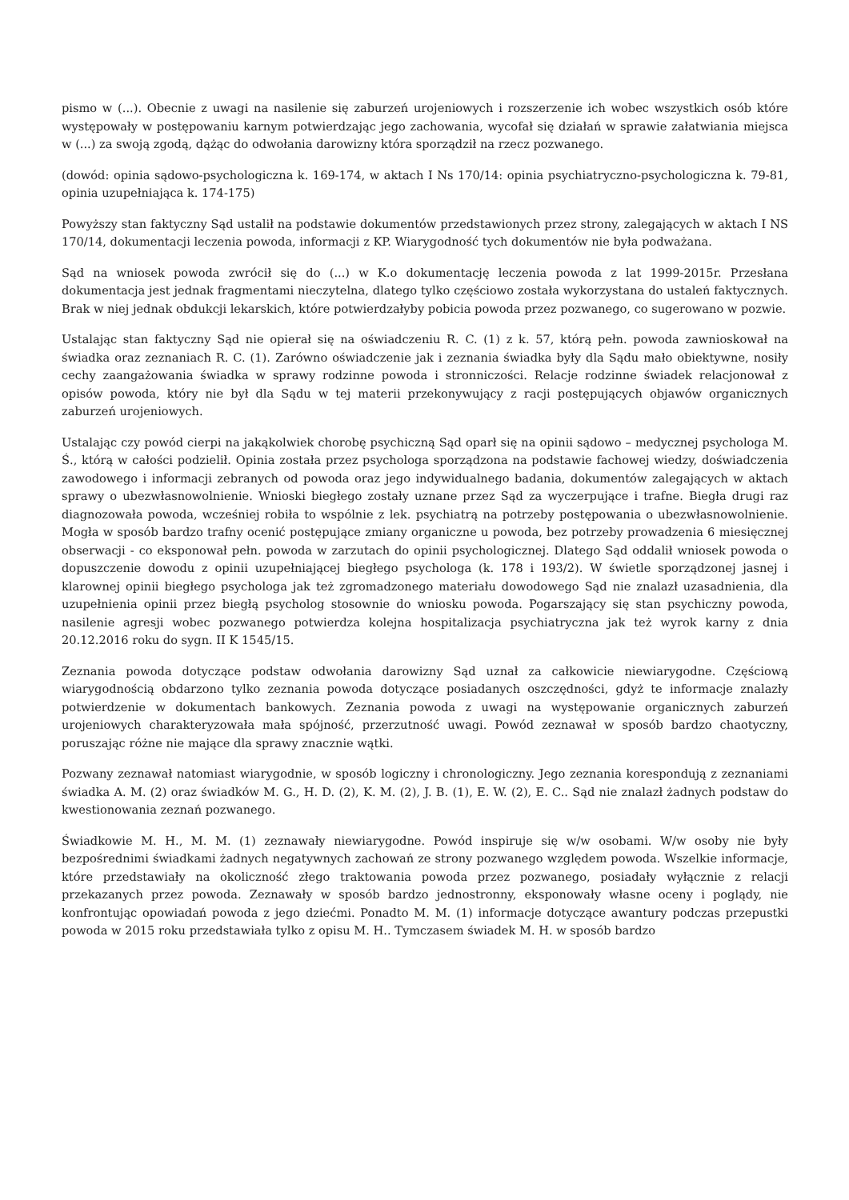pismo w (...). Obecnie z uwagi na nasilenie się zaburzeń urojeniowych i rozszerzenie ich wobec wszystkich osób które występowały w postępowaniu karnym potwierdzając jego zachowania, wycofał się działań w sprawie załatwiania miejsca w (...) za swoją zgodą, dążąc do odwołania darowizny która sporządził na rzecz pozwanego.
(dowód: opinia sądowo-psychologiczna k. 169-174, w aktach I Ns 170/14: opinia psychiatryczno-psychologiczna k. 79-81, opinia uzupełniająca k. 174-175)
Powyższy stan faktyczny Sąd ustalił na podstawie dokumentów przedstawionych przez strony, zalegających w aktach I NS 170/14, dokumentacji leczenia powoda, informacji z KP. Wiarygodność tych dokumentów nie była podważana.
Sąd na wniosek powoda zwrócił się do (...) w K.o dokumentację leczenia powoda z lat 1999-2015r. Przesłana dokumentacja jest jednak fragmentami nieczytelna, dlatego tylko częściowo została wykorzystana do ustaleń faktycznych. Brak w niej jednak obdukcji lekarskich, które potwierdzałyby pobicia powoda przez pozwanego, co sugerowano w pozwie.
Ustalając stan faktyczny Sąd nie opierał się na oświadczeniu R. C. (1) z k. 57, którą pełn. powoda zawnioskował na świadka oraz zeznaniach R. C. (1). Zarówno oświadczenie jak i zeznania świadka były dla Sądu mało obiektywne, nosiły cechy zaangażowania świadka w sprawy rodzinne powoda i stronniczości. Relacje rodzinne świadek relacjonował z opisów powoda, który nie był dla Sądu w tej materii przekonywujący z racji postępujących objawów organicznych zaburzeń urojeniowych.
Ustalając czy powód cierpi na jakąkolwiek chorobę psychiczną Sąd oparł się na opinii sądowo – medycznej psychologa M. Ś., którą w całości podzielił. Opinia została przez psychologa sporządzona na podstawie fachowej wiedzy, doświadczenia zawodowego i informacji zebranych od powoda oraz jego indywidualnego badania, dokumentów zalegających w aktach sprawy o ubezwłasnowolnienie. Wnioski biegłego zostały uznane przez Sąd za wyczerpujące i trafne. Biegła drugi raz diagnozowała powoda, wcześniej robiła to wspólnie z lek. psychiatrą na potrzeby postępowania o ubezwłasnowolnienie. Mogła w sposób bardzo trafny ocenić postępujące zmiany organiczne u powoda, bez potrzeby prowadzenia 6 miesięcznej obserwacji - co eksponował pełn. powoda w zarzutach do opinii psychologicznej. Dlatego Sąd oddalił wniosek powoda o dopuszczenie dowodu z opinii uzupełniającej biegłego psychologa (k. 178 i 193/2). W świetle sporządzonej jasnej i klarownej opinii biegłego psychologa jak też zgromadzonego materiału dowodowego Sąd nie znalazł uzasadnienia, dla uzupełnienia opinii przez biegłą psycholog stosownie do wniosku powoda. Pogarszający się stan psychiczny powoda, nasilenie agresji wobec pozwanego potwierdza kolejna hospitalizacja psychiatryczna jak też wyrok karny z dnia 20.12.2016 roku do sygn. II K 1545/15.
Zeznania powoda dotyczące podstaw odwołania darowizny Sąd uznał za całkowicie niewiarygodne. Częściową wiarygodnością obdarzono tylko zeznania powoda dotyczące posiadanych oszczędności, gdyż te informacje znalazły potwierdzenie w dokumentach bankowych. Zeznania powoda z uwagi na występowanie organicznych zaburzeń urojeniowych charakteryzowała mała spójność, przerzutność uwagi. Powód zeznawał w sposób bardzo chaotyczny, poruszając różne nie mające dla sprawy znacznie wątki.
Pozwany zeznawał natomiast wiarygodnie, w sposób logiczny i chronologiczny. Jego zeznania korespondują z zeznaniami świadka A. M. (2) oraz świadków M. G., H. D. (2), K. M. (2), J. B. (1), E. W. (2), E. C.. Sąd nie znalazł żadnych podstaw do kwestionowania zeznań pozwanego.
Świadkowie M. H., M. M. (1) zeznawały niewiarygodne. Powód inspiruje się w/w osobami. W/w osoby nie były bezpośrednimi świadkami żadnych negatywnych zachowań ze strony pozwanego względem powoda. Wszelkie informacje, które przedstawiały na okoliczność złego traktowania powoda przez pozwanego, posiadały wyłącznie z relacji przekazanych przez powoda. Zeznawały w sposób bardzo jednostronny, eksponowały własne oceny i poglądy, nie konfrontując opowiadań powoda z jego dziećmi. Ponadto M. M. (1) informacje dotyczące awantury podczas przepustki powoda w 2015 roku przedstawiała tylko z opisu M. H.. Tymczasem świadek M. H. w sposób bardzo